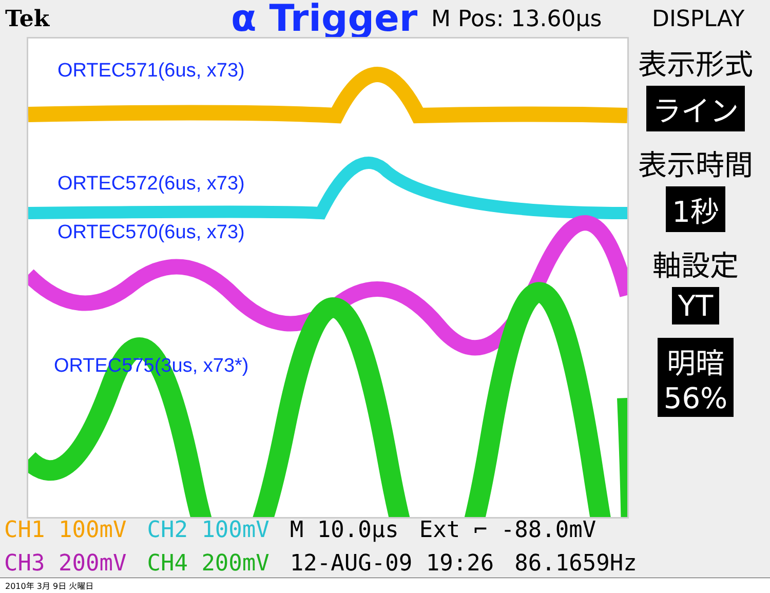Tek α Trigger M Pos: 13.60µs DISPLAY
ORTEC571(6us, x73)
ORTEC572(6us, x73)
ORTEC570(6us, x73)
ORTEC575(3us, x73*)
表示形式
ライン
表示時間
1秒
軸設定
YT
明暗
56%
CH1 100mV CH2 100mV M 10.0µs Ext ⌐ -88.0mV
CH3 200mV CH4 200mV 12-AUG-09 19:26 86.1659Hz
2010年 3月 9日 火曜日